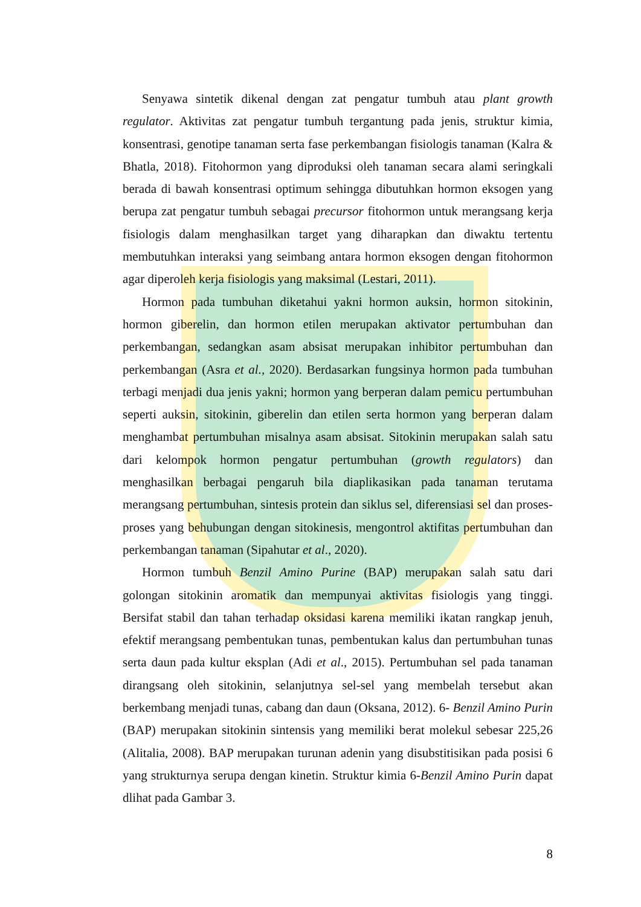Senyawa sintetik dikenal dengan zat pengatur tumbuh atau plant growth regulator. Aktivitas zat pengatur tumbuh tergantung pada jenis, struktur kimia, konsentrasi, genotipe tanaman serta fase perkembangan fisiologis tanaman (Kalra & Bhatla, 2018). Fitohormon yang diproduksi oleh tanaman secara alami seringkali berada di bawah konsentrasi optimum sehingga dibutuhkan hormon eksogen yang berupa zat pengatur tumbuh sebagai precursor fitohormon untuk merangsang kerja fisiologis dalam menghasilkan target yang diharapkan dan diwaktu tertentu membutuhkan interaksi yang seimbang antara hormon eksogen dengan fitohormon agar diperoleh kerja fisiologis yang maksimal (Lestari, 2011).
Hormon pada tumbuhan diketahui yakni hormon auksin, hormon sitokinin, hormon giberelin, dan hormon etilen merupakan aktivator pertumbuhan dan perkembangan, sedangkan asam absisat merupakan inhibitor pertumbuhan dan perkembangan (Asra et al., 2020). Berdasarkan fungsinya hormon pada tumbuhan terbagi menjadi dua jenis yakni; hormon yang berperan dalam pemicu pertumbuhan seperti auksin, sitokinin, giberelin dan etilen serta hormon yang berperan dalam menghambat pertumbuhan misalnya asam absisat. Sitokinin merupakan salah satu dari kelompok hormon pengatur pertumbuhan (growth regulators) dan menghasilkan berbagai pengaruh bila diaplikasikan pada tanaman terutama merangsang pertumbuhan, sintesis protein dan siklus sel, diferensiasi sel dan proses-proses yang behubungan dengan sitokinesis, mengontrol aktifitas pertumbuhan dan perkembangan tanaman (Sipahutar et al., 2020).
Hormon tumbuh Benzil Amino Purine (BAP) merupakan salah satu dari golongan sitokinin aromatik dan mempunyai aktivitas fisiologis yang tinggi. Bersifat stabil dan tahan terhadap oksidasi karena memiliki ikatan rangkap jenuh, efektif merangsang pembentukan tunas, pembentukan kalus dan pertumbuhan tunas serta daun pada kultur eksplan (Adi et al., 2015). Pertumbuhan sel pada tanaman dirangsang oleh sitokinin, selanjutnya sel-sel yang membelah tersebut akan berkembang menjadi tunas, cabang dan daun (Oksana, 2012). 6- Benzil Amino Purin (BAP) merupakan sitokinin sintensis yang memiliki berat molekul sebesar 225,26 (Alitalia, 2008). BAP merupakan turunan adenin yang disubstitisikan pada posisi 6 yang strukturnya serupa dengan kinetin. Struktur kimia 6-Benzil Amino Purin dapat dlihat pada Gambar 3.
8